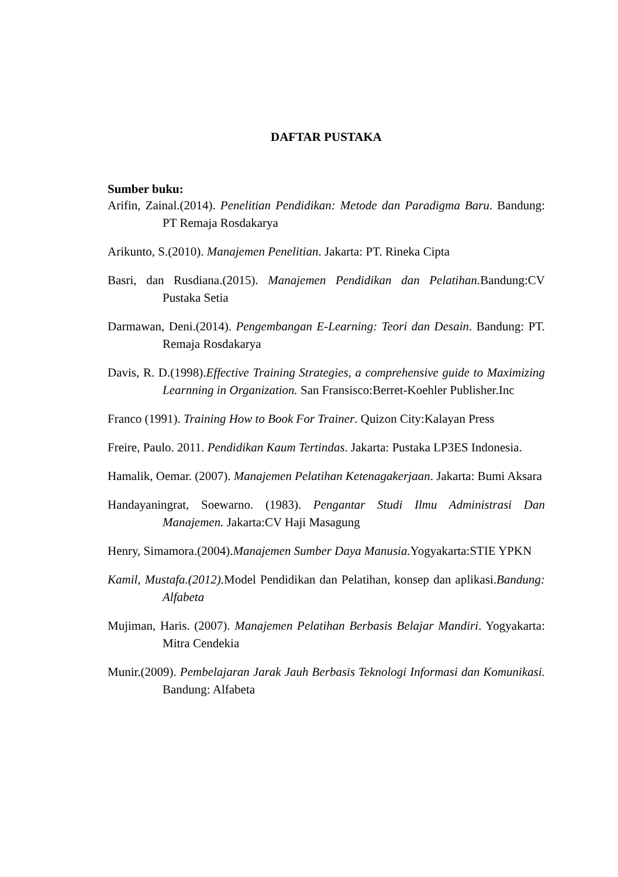DAFTAR PUSTAKA
Sumber buku:
Arifin, Zainal.(2014). Penelitian Pendidikan: Metode dan Paradigma Baru. Bandung: PT Remaja Rosdakarya
Arikunto, S.(2010). Manajemen Penelitian. Jakarta: PT. Rineka Cipta
Basri, dan Rusdiana.(2015). Manajemen Pendidikan dan Pelatihan. Bandung:CV Pustaka Setia
Darmawan, Deni.(2014). Pengembangan E-Learning: Teori dan Desain. Bandung: PT. Remaja Rosdakarya
Davis, R. D.(1998).Effective Training Strategies, a comprehensive guide to Maximizing Learnning in Organization. San Fransisco:Berret-Koehler Publisher.Inc
Franco (1991). Training How to Book For Trainer. Quizon City:Kalayan Press
Freire, Paulo. 2011. Pendidikan Kaum Tertindas. Jakarta: Pustaka LP3ES Indonesia.
Hamalik, Oemar. (2007). Manajemen Pelatihan Ketenagakerjaan. Jakarta: Bumi Aksara
Handayaningrat, Soewarno. (1983). Pengantar Studi Ilmu Administrasi Dan Manajemen. Jakarta:CV Haji Masagung
Henry, Simamora.(2004).Manajemen Sumber Daya Manusia. Yogyakarta:STIE YPKN
Kamil, Mustafa.(2012). Model Pendidikan dan Pelatihan, konsep dan aplikasi.Bandung: Alfabeta
Mujiman, Haris. (2007). Manajemen Pelatihan Berbasis Belajar Mandiri. Yogyakarta: Mitra Cendekia
Munir.(2009). Pembelajaran Jarak Jauh Berbasis Teknologi Informasi dan Komunikasi. Bandung: Alfabeta